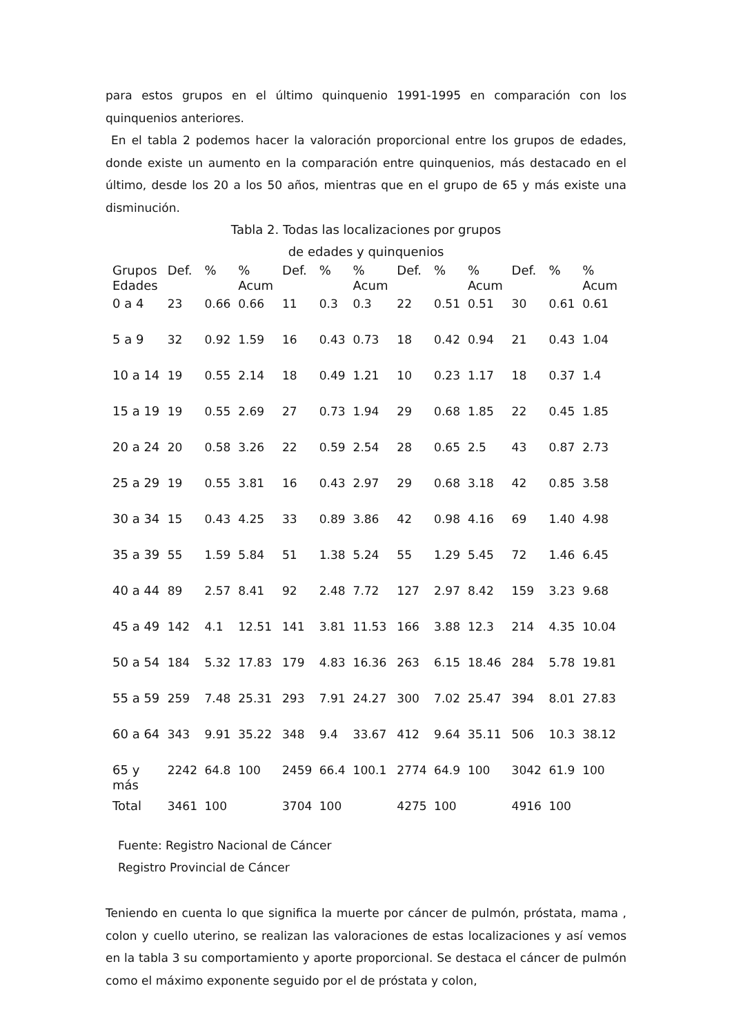para estos grupos en el último quinquenio 1991-1995 en comparación con los quinquenios anteriores.
En el tabla 2 podemos hacer la valoración proporcional entre los grupos de edades, donde existe un aumento en la comparación entre quinquenios, más destacado en el último, desde los 20 a los 50 años, mientras que en el grupo de 65 y más existe una disminución.
Tabla 2. Todas las localizaciones por grupos
de edades y quinquenios
| Grupos Edades | Def. | % | % Acum | Def. | % | % Acum | Def. | % | % Acum | Def. | % | % Acum |
| --- | --- | --- | --- | --- | --- | --- | --- | --- | --- | --- | --- | --- |
| 0 a 4 | 23 | 0.66 | 0.66 | 11 | 0.3 | 0.3 | 22 | 0.51 | 0.51 | 30 | 0.61 | 0.61 |
| 5 a 9 | 32 | 0.92 | 1.59 | 16 | 0.43 | 0.73 | 18 | 0.42 | 0.94 | 21 | 0.43 | 1.04 |
| 10 a 14 | 19 | 0.55 | 2.14 | 18 | 0.49 | 1.21 | 10 | 0.23 | 1.17 | 18 | 0.37 | 1.4 |
| 15 a 19 | 19 | 0.55 | 2.69 | 27 | 0.73 | 1.94 | 29 | 0.68 | 1.85 | 22 | 0.45 | 1.85 |
| 20 a 24 | 20 | 0.58 | 3.26 | 22 | 0.59 | 2.54 | 28 | 0.65 | 2.5 | 43 | 0.87 | 2.73 |
| 25 a 29 | 19 | 0.55 | 3.81 | 16 | 0.43 | 2.97 | 29 | 0.68 | 3.18 | 42 | 0.85 | 3.58 |
| 30 a 34 | 15 | 0.43 | 4.25 | 33 | 0.89 | 3.86 | 42 | 0.98 | 4.16 | 69 | 1.40 | 4.98 |
| 35 a 39 | 55 | 1.59 | 5.84 | 51 | 1.38 | 5.24 | 55 | 1.29 | 5.45 | 72 | 1.46 | 6.45 |
| 40 a 44 | 89 | 2.57 | 8.41 | 92 | 2.48 | 7.72 | 127 | 2.97 | 8.42 | 159 | 3.23 | 9.68 |
| 45 a 49 | 142 | 4.1 | 12.51 | 141 | 3.81 | 11.53 | 166 | 3.88 | 12.3 | 214 | 4.35 | 10.04 |
| 50 a 54 | 184 | 5.32 | 17.83 | 179 | 4.83 | 16.36 | 263 | 6.15 | 18.46 | 284 | 5.78 | 19.81 |
| 55 a 59 | 259 | 7.48 | 25.31 | 293 | 7.91 | 24.27 | 300 | 7.02 | 25.47 | 394 | 8.01 | 27.83 |
| 60 a 64 | 343 | 9.91 | 35.22 | 348 | 9.4 | 33.67 | 412 | 9.64 | 35.11 | 506 | 10.3 | 38.12 |
| 65 y más | 2242 | 64.8 | 100 | 2459 | 66.4 | 100.1 | 2774 | 64.9 | 100 | 3042 | 61.9 | 100 |
| Total | 3461 | 100 | | 3704 | 100 | | 4275 | 100 | | 4916 | 100 | |
Fuente: Registro Nacional de Cáncer
Registro Provincial de Cáncer
Teniendo en cuenta lo que significa la muerte por cáncer de pulmón, próstata, mama , colon y cuello uterino, se realizan las valoraciones de estas localizaciones y así vemos en la tabla 3 su comportamiento y aporte proporcional. Se destaca el cáncer de pulmón como el máximo exponente seguido por el de próstata y colon,